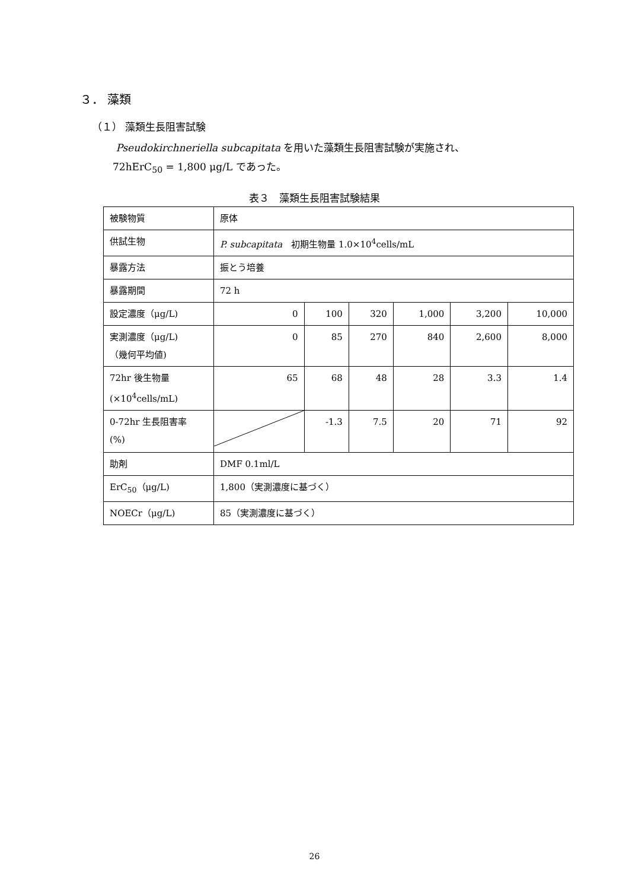３． 藻類
（１） 藻類生長阻害試験
Pseudokirchneriella subcapitata を用いた藻類生長阻害試験が実施され、
72hErC<sub>50</sub> = 1,800 μg/L であった。
表３　藻類生長阻害試験結果
| 被験物質 | 原体 | | | | | |
| 供試生物 | P. subcapitata 初期生物量 1.0×10<sup>4</sup>cells/mL | | | | | |
| 暴露方法 | 振とう培養 | | | | | |
| 暴露期間 | 72 h | | | | | |
| 設定濃度（μg/L) | 0 | 100 | 320 | 1,000 | 3,200 | 10,000 |
| 実測濃度（μg/L) （幾何平均値) | 0 | 85 | 270 | 840 | 2,600 | 8,000 |
| 72hr 後生物量 (×10<sup>4</sup>cells/mL) | 65 | 68 | 48 | 28 | 3.3 | 1.4 |
| 0-72hr 生長阻害率 (%) | | -1.3 | 7.5 | 20 | 71 | 92 |
| 助剤 | DMF 0.1ml/L | | | | | |
| ErC<sub>50</sub>（μg/L) | 1,800（実測濃度に基づく） | | | | | |
| NOECr（μg/L) | 85（実測濃度に基づく） | | | | | |
26